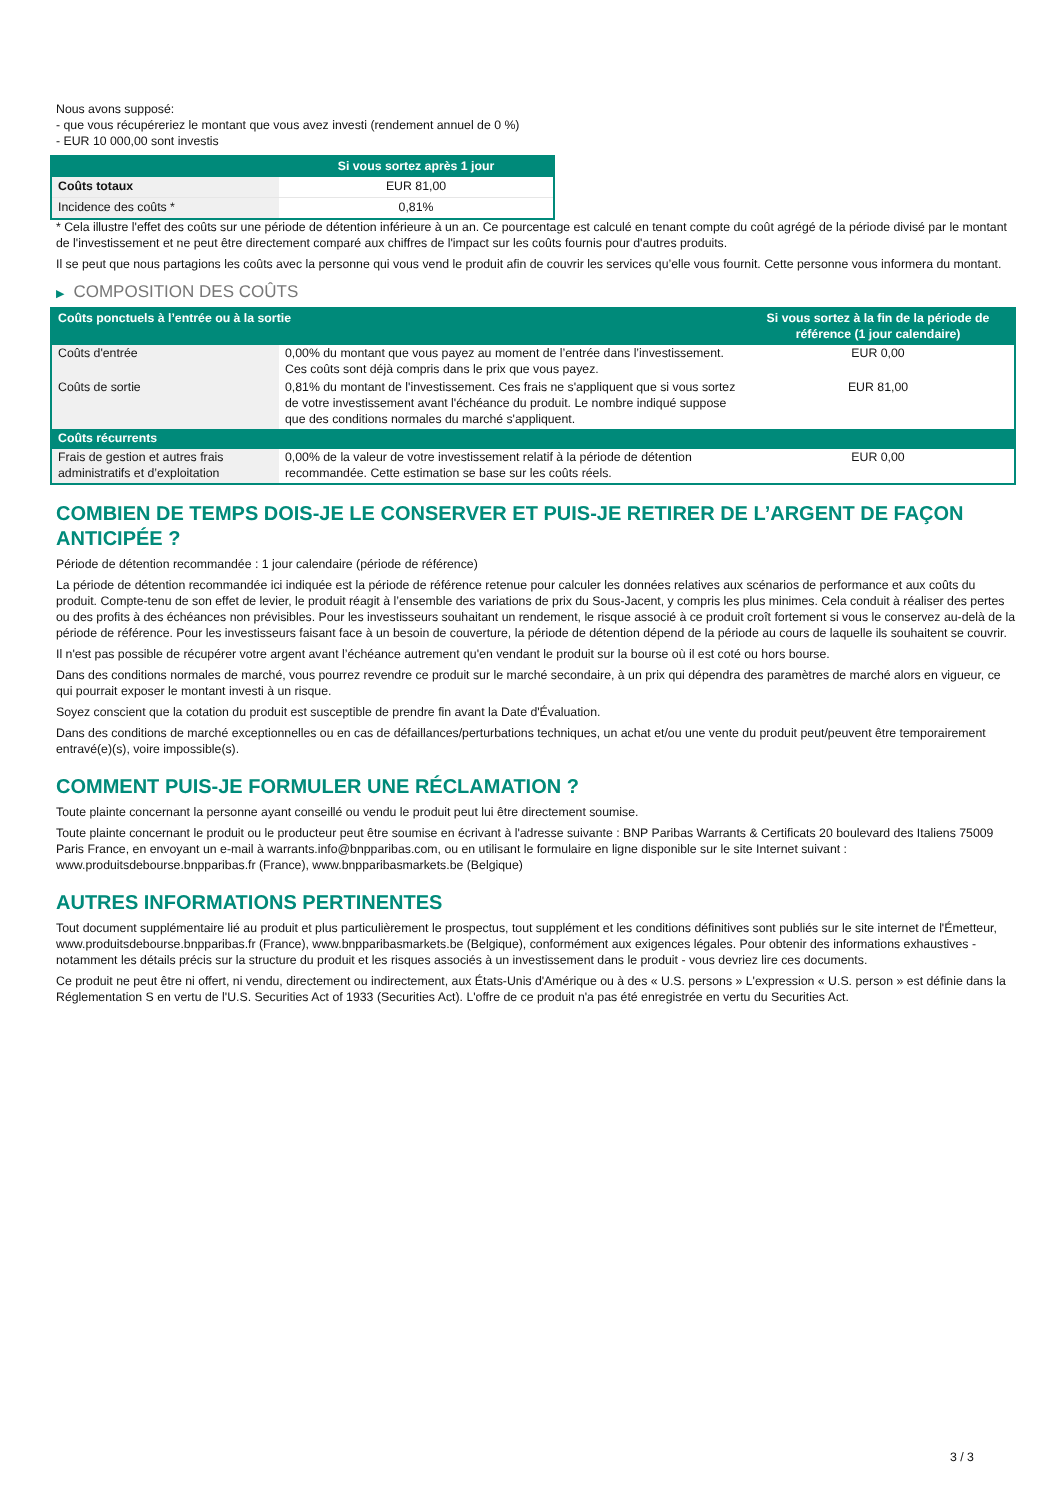Nous avons supposé:
- que vous récupéreriez le montant que vous avez investi (rendement annuel de 0 %)
- EUR 10 000,00 sont investis
| | Si vous sortez après 1 jour |
| --- | --- |
| Coûts totaux | EUR 81,00 |
| Incidence des coûts * | 0,81% |
* Cela illustre l'effet des coûts sur une période de détention inférieure à un an. Ce pourcentage est calculé en tenant compte du coût agrégé de la période divisé par le montant de l'investissement et ne peut être directement comparé aux chiffres de l'impact sur les coûts fournis pour d'autres produits.
Il se peut que nous partagions les coûts avec la personne qui vous vend le produit afin de couvrir les services qu’elle vous fournit. Cette personne vous informera du montant.
▶ COMPOSITION DES COÛTS
| Coûts ponctuels à l’entrée ou à la sortie | | Si vous sortez à la fin de la période de référence (1 jour calendaire) |
| --- | --- | --- |
| Coûts d'entrée | 0,00% du montant que vous payez au moment de l’entrée dans l’investissement. Ces coûts sont déjà compris dans le prix que vous payez. | EUR 0,00 |
| Coûts de sortie | 0,81% du montant de l'investissement. Ces frais ne s'appliquent que si vous sortez de votre investissement avant l'échéance du produit. Le nombre indiqué suppose que des conditions normales du marché s'appliquent. | EUR 81,00 |
| Coûts récurrents | | |
| Frais de gestion et autres frais administratifs et d’exploitation | 0,00% de la valeur de votre investissement relatif à la période de détention recommandée. Cette estimation se base sur les coûts réels. | EUR 0,00 |
COMBIEN DE TEMPS DOIS-JE LE CONSERVER ET PUIS-JE RETIRER DE L’ARGENT DE FAÇON ANTICIPÉE ?
Période de détention recommandée : 1 jour calendaire (période de référence)
La période de détention recommandée ici indiquée est la période de référence retenue pour calculer les données relatives aux scénarios de performance et aux coûts du produit. Compte-tenu de son effet de levier, le produit réagit à l’ensemble des variations de prix du Sous-Jacent, y compris les plus minimes. Cela conduit à réaliser des pertes ou des profits à des échéances non prévisibles. Pour les investisseurs souhaitant un rendement, le risque associé à ce produit croît fortement si vous le conservez au-delà de la période de référence. Pour les investisseurs faisant face à un besoin de couverture, la période de détention dépend de la période au cours de laquelle ils souhaitent se couvrir.
Il n'est pas possible de récupérer votre argent avant l’échéance autrement qu'en vendant le produit sur la bourse où il est coté ou hors bourse.
Dans des conditions normales de marché, vous pourrez revendre ce produit sur le marché secondaire, à un prix qui dépendra des paramètres de marché alors en vigueur, ce qui pourrait exposer le montant investi à un risque.
Soyez conscient que la cotation du produit est susceptible de prendre fin avant la Date d'Évaluation.
Dans des conditions de marché exceptionnelles ou en cas de défaillances/perturbations techniques, un achat et/ou une vente du produit peut/peuvent être temporairement entravé(e)(s), voire impossible(s).
COMMENT PUIS-JE FORMULER UNE RÉCLAMATION ?
Toute plainte concernant la personne ayant conseillé ou vendu le produit peut lui être directement soumise.
Toute plainte concernant le produit ou le producteur peut être soumise en écrivant à l'adresse suivante : BNP Paribas Warrants & Certificats 20 boulevard des Italiens 75009 Paris France, en envoyant un e-mail à warrants.info@bnpparibas.com, ou en utilisant le formulaire en ligne disponible sur le site Internet suivant : www.produitsdebourse.bnpparibas.fr (France), www.bnpparibasmarkets.be (Belgique)
AUTRES INFORMATIONS PERTINENTES
Tout document supplémentaire lié au produit et plus particulièrement le prospectus, tout supplément et les conditions définitives sont publiés sur le site internet de l'Émetteur, www.produitsdebourse.bnpparibas.fr (France), www.bnpparibasmarkets.be (Belgique), conformément aux exigences légales. Pour obtenir des informations exhaustives - notamment les détails précis sur la structure du produit et les risques associés à un investissement dans le produit - vous devriez lire ces documents.
Ce produit ne peut être ni offert, ni vendu, directement ou indirectement, aux États-Unis d'Amérique ou à des « U.S. persons » L'expression « U.S. person » est définie dans la Réglementation S en vertu de l'U.S. Securities Act of 1933 (Securities Act). L'offre de ce produit n'a pas été enregistrée en vertu du Securities Act.
3 / 3